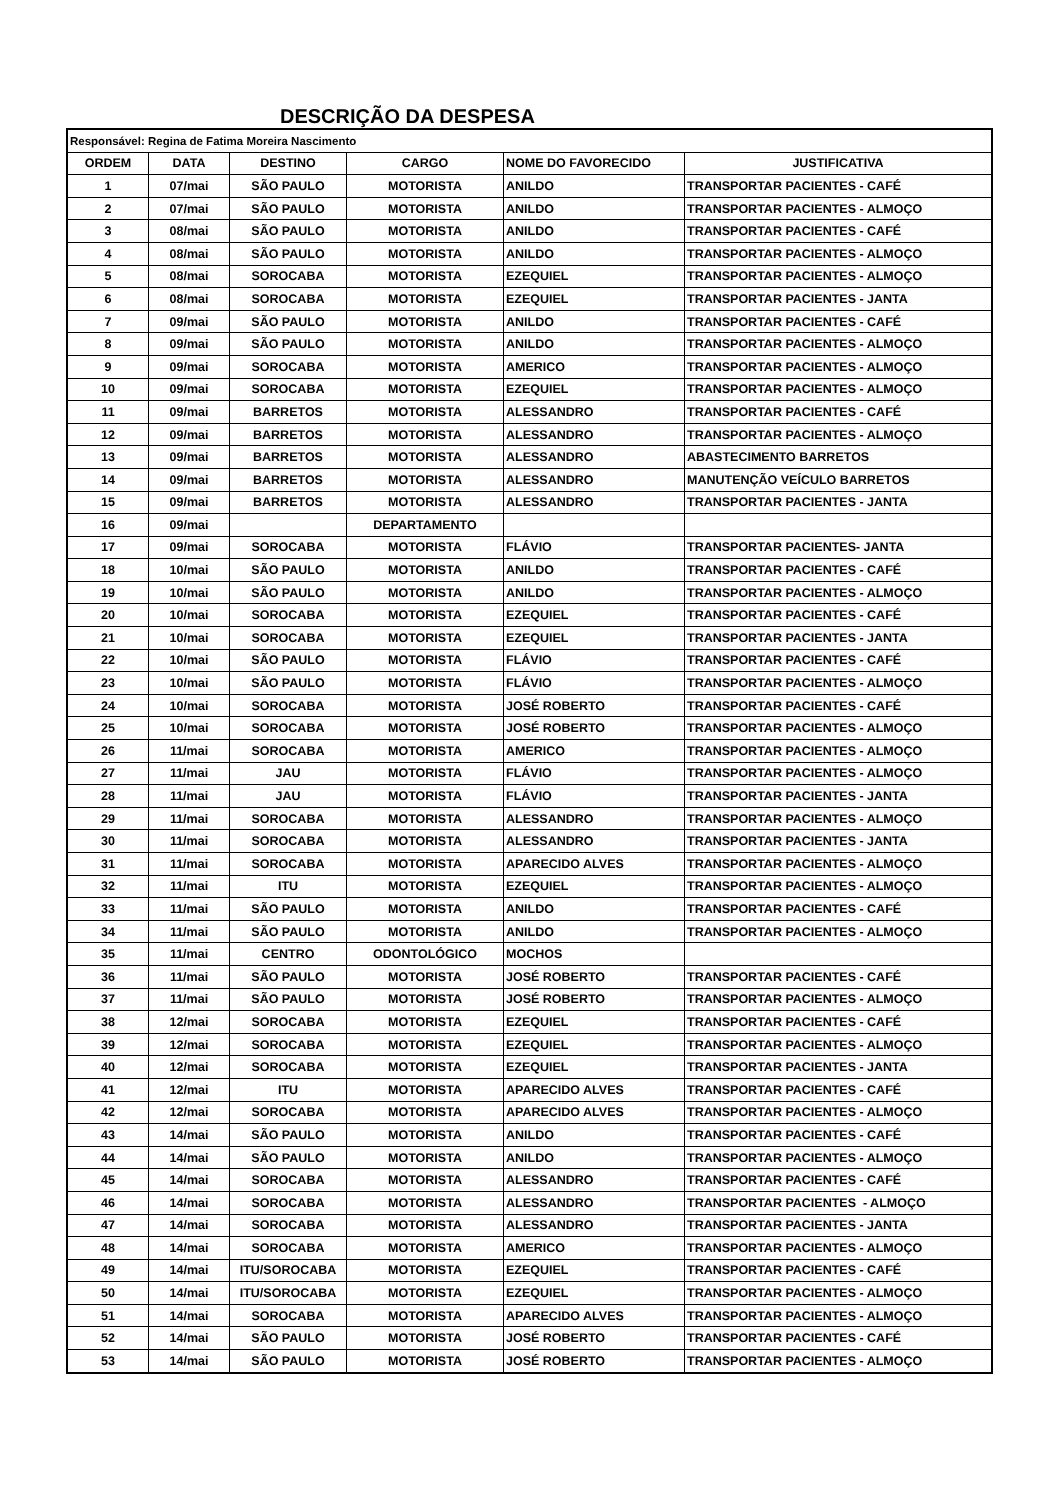DESCRIÇÃO DA DESPESA
| Responsável: Regina de Fatima Moreira Nascimento | | | | | |
| ORDEM | DATA | DESTINO | CARGO | NOME DO FAVORECIDO | JUSTIFICATIVA |
| 1 | 07/mai | SÃO PAULO | MOTORISTA | ANILDO | TRANSPORTAR PACIENTES - CAFÉ |
| 2 | 07/mai | SÃO PAULO | MOTORISTA | ANILDO | TRANSPORTAR PACIENTES - ALMOÇO |
| 3 | 08/mai | SÃO PAULO | MOTORISTA | ANILDO | TRANSPORTAR PACIENTES - CAFÉ |
| 4 | 08/mai | SÃO PAULO | MOTORISTA | ANILDO | TRANSPORTAR PACIENTES - ALMOÇO |
| 5 | 08/mai | SOROCABA | MOTORISTA | EZEQUIEL | TRANSPORTAR PACIENTES - ALMOÇO |
| 6 | 08/mai | SOROCABA | MOTORISTA | EZEQUIEL | TRANSPORTAR PACIENTES - JANTA |
| 7 | 09/mai | SÃO PAULO | MOTORISTA | ANILDO | TRANSPORTAR PACIENTES - CAFÉ |
| 8 | 09/mai | SÃO PAULO | MOTORISTA | ANILDO | TRANSPORTAR PACIENTES - ALMOÇO |
| 9 | 09/mai | SOROCABA | MOTORISTA | AMERICO | TRANSPORTAR PACIENTES - ALMOÇO |
| 10 | 09/mai | SOROCABA | MOTORISTA | EZEQUIEL | TRANSPORTAR PACIENTES - ALMOÇO |
| 11 | 09/mai | BARRETOS | MOTORISTA | ALESSANDRO | TRANSPORTAR PACIENTES - CAFÉ |
| 12 | 09/mai | BARRETOS | MOTORISTA | ALESSANDRO | TRANSPORTAR PACIENTES - ALMOÇO |
| 13 | 09/mai | BARRETOS | MOTORISTA | ALESSANDRO | ABASTECIMENTO BARRETOS |
| 14 | 09/mai | BARRETOS | MOTORISTA | ALESSANDRO | MANUTENÇÃO VEÍCULO BARRETOS |
| 15 | 09/mai | BARRETOS | MOTORISTA | ALESSANDRO | TRANSPORTAR PACIENTES - JANTA |
| 16 | 09/mai | | DEPARTAMENTO | | |
| 17 | 09/mai | SOROCABA | MOTORISTA | FLÁVIO | TRANSPORTAR PACIENTES- JANTA |
| 18 | 10/mai | SÃO PAULO | MOTORISTA | ANILDO | TRANSPORTAR PACIENTES - CAFÉ |
| 19 | 10/mai | SÃO PAULO | MOTORISTA | ANILDO | TRANSPORTAR PACIENTES - ALMOÇO |
| 20 | 10/mai | SOROCABA | MOTORISTA | EZEQUIEL | TRANSPORTAR PACIENTES - CAFÉ |
| 21 | 10/mai | SOROCABA | MOTORISTA | EZEQUIEL | TRANSPORTAR PACIENTES - JANTA |
| 22 | 10/mai | SÃO PAULO | MOTORISTA | FLÁVIO | TRANSPORTAR PACIENTES - CAFÉ |
| 23 | 10/mai | SÃO PAULO | MOTORISTA | FLÁVIO | TRANSPORTAR PACIENTES - ALMOÇO |
| 24 | 10/mai | SOROCABA | MOTORISTA | JOSÉ ROBERTO | TRANSPORTAR PACIENTES - CAFÉ |
| 25 | 10/mai | SOROCABA | MOTORISTA | JOSÉ ROBERTO | TRANSPORTAR PACIENTES - ALMOÇO |
| 26 | 11/mai | SOROCABA | MOTORISTA | AMERICO | TRANSPORTAR PACIENTES - ALMOÇO |
| 27 | 11/mai | JAU | MOTORISTA | FLÁVIO | TRANSPORTAR PACIENTES - ALMOÇO |
| 28 | 11/mai | JAU | MOTORISTA | FLÁVIO | TRANSPORTAR PACIENTES - JANTA |
| 29 | 11/mai | SOROCABA | MOTORISTA | ALESSANDRO | TRANSPORTAR PACIENTES - ALMOÇO |
| 30 | 11/mai | SOROCABA | MOTORISTA | ALESSANDRO | TRANSPORTAR PACIENTES - JANTA |
| 31 | 11/mai | SOROCABA | MOTORISTA | APARECIDO ALVES | TRANSPORTAR PACIENTES - ALMOÇO |
| 32 | 11/mai | ITU | MOTORISTA | EZEQUIEL | TRANSPORTAR PACIENTES - ALMOÇO |
| 33 | 11/mai | SÃO PAULO | MOTORISTA | ANILDO | TRANSPORTAR PACIENTES - CAFÉ |
| 34 | 11/mai | SÃO PAULO | MOTORISTA | ANILDO | TRANSPORTAR PACIENTES - ALMOÇO |
| 35 | 11/mai | CENTRO | ODONTOLÓGICO | MOCHOS | |
| 36 | 11/mai | SÃO PAULO | MOTORISTA | JOSÉ ROBERTO | TRANSPORTAR PACIENTES - CAFÉ |
| 37 | 11/mai | SÃO PAULO | MOTORISTA | JOSÉ ROBERTO | TRANSPORTAR PACIENTES - ALMOÇO |
| 38 | 12/mai | SOROCABA | MOTORISTA | EZEQUIEL | TRANSPORTAR PACIENTES - CAFÉ |
| 39 | 12/mai | SOROCABA | MOTORISTA | EZEQUIEL | TRANSPORTAR PACIENTES - ALMOÇO |
| 40 | 12/mai | SOROCABA | MOTORISTA | EZEQUIEL | TRANSPORTAR PACIENTES - JANTA |
| 41 | 12/mai | ITU | MOTORISTA | APARECIDO ALVES | TRANSPORTAR PACIENTES - CAFÉ |
| 42 | 12/mai | SOROCABA | MOTORISTA | APARECIDO ALVES | TRANSPORTAR PACIENTES - ALMOÇO |
| 43 | 14/mai | SÃO PAULO | MOTORISTA | ANILDO | TRANSPORTAR PACIENTES - CAFÉ |
| 44 | 14/mai | SÃO PAULO | MOTORISTA | ANILDO | TRANSPORTAR PACIENTES - ALMOÇO |
| 45 | 14/mai | SOROCABA | MOTORISTA | ALESSANDRO | TRANSPORTAR PACIENTES - CAFÉ |
| 46 | 14/mai | SOROCABA | MOTORISTA | ALESSANDRO | TRANSPORTAR PACIENTES - ALMOÇO |
| 47 | 14/mai | SOROCABA | MOTORISTA | ALESSANDRO | TRANSPORTAR PACIENTES - JANTA |
| 48 | 14/mai | SOROCABA | MOTORISTA | AMERICO | TRANSPORTAR PACIENTES - ALMOÇO |
| 49 | 14/mai | ITU/SOROCABA | MOTORISTA | EZEQUIEL | TRANSPORTAR PACIENTES - CAFÉ |
| 50 | 14/mai | ITU/SOROCABA | MOTORISTA | EZEQUIEL | TRANSPORTAR PACIENTES - ALMOÇO |
| 51 | 14/mai | SOROCABA | MOTORISTA | APARECIDO ALVES | TRANSPORTAR PACIENTES - ALMOÇO |
| 52 | 14/mai | SÃO PAULO | MOTORISTA | JOSÉ ROBERTO | TRANSPORTAR PACIENTES - CAFÉ |
| 53 | 14/mai | SÃO PAULO | MOTORISTA | JOSÉ ROBERTO | TRANSPORTAR PACIENTES - ALMOÇO |